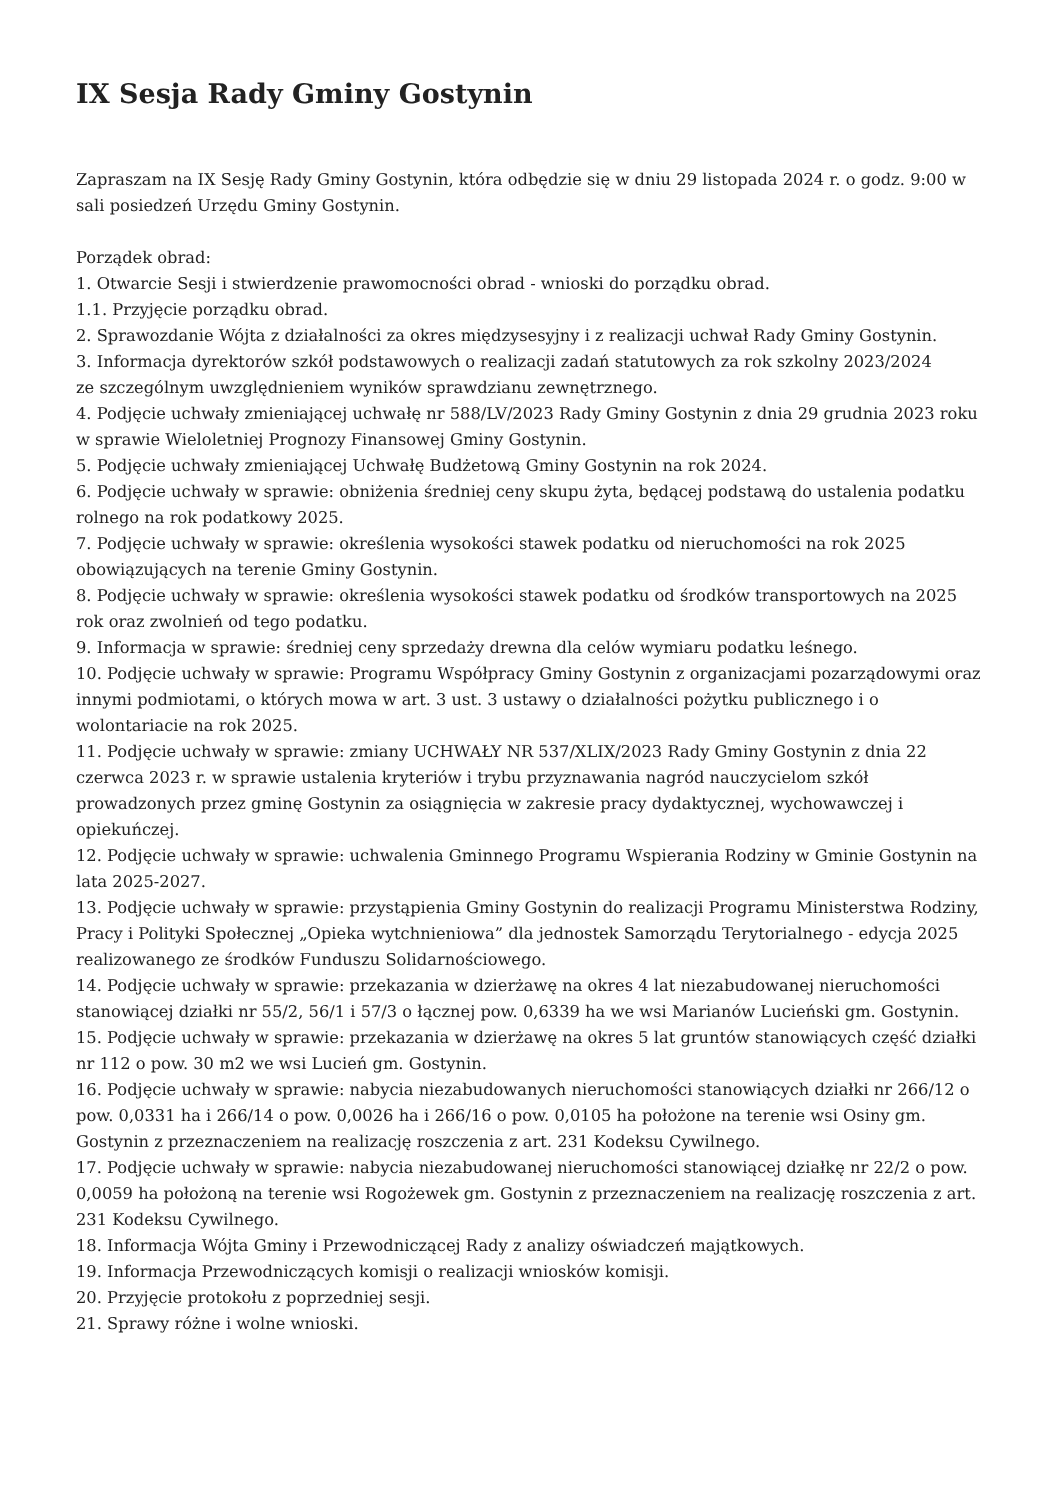IX Sesja Rady Gminy Gostynin
Zapraszam na IX Sesję Rady Gminy Gostynin, która odbędzie się w dniu 29 listopada 2024 r. o godz. 9:00 w sali posiedzeń Urzędu Gminy Gostynin.
Porządek obrad:
1. Otwarcie Sesji i stwierdzenie prawomocności obrad - wnioski do porządku obrad.
1.1. Przyjęcie porządku obrad.
2. Sprawozdanie Wójta z działalności za okres międzysesyjny i z realizacji uchwał Rady Gminy Gostynin.
3. Informacja dyrektorów szkół podstawowych o realizacji zadań statutowych za rok szkolny 2023/2024
ze szczególnym uwzględnieniem wyników sprawdzianu zewnętrznego.
4. Podjęcie uchwały zmieniającej uchwałę nr 588/LV/2023 Rady Gminy Gostynin z dnia 29 grudnia 2023 roku w sprawie Wieloletniej Prognozy Finansowej Gminy Gostynin.
5. Podjęcie uchwały zmieniającej Uchwałę Budżetową Gminy Gostynin na rok 2024.
6. Podjęcie uchwały w sprawie: obniżenia średniej ceny skupu żyta, będącej podstawą do ustalenia podatku rolnego na rok podatkowy 2025.
7. Podjęcie uchwały w sprawie: określenia wysokości stawek podatku od nieruchomości na rok 2025 obowiązujących na terenie Gminy Gostynin.
8. Podjęcie uchwały w sprawie: określenia wysokości stawek podatku od środków transportowych na 2025 rok oraz zwolnień od tego podatku.
9. Informacja w sprawie: średniej ceny sprzedaży drewna dla celów wymiaru podatku leśnego.
10. Podjęcie uchwały w sprawie: Programu Współpracy Gminy Gostynin z organizacjami pozarządowymi oraz innymi podmiotami, o których mowa w art. 3 ust. 3 ustawy o działalności pożytku publicznego i o wolontariacie na rok 2025.
11. Podjęcie uchwały w sprawie: zmiany UCHWAŁY NR 537/XLIX/2023 Rady Gminy Gostynin z dnia 22 czerwca 2023 r. w sprawie ustalenia kryteriów i trybu przyznawania nagród nauczycielom szkół prowadzonych przez gminę Gostynin za osiągnięcia w zakresie pracy dydaktycznej, wychowawczej i opiekuńczej.
12. Podjęcie uchwały w sprawie: uchwalenia Gminnego Programu Wspierania Rodziny w Gminie Gostynin na lata 2025-2027.
13. Podjęcie uchwały w sprawie: przystąpienia Gminy Gostynin do realizacji Programu Ministerstwa Rodziny, Pracy i Polityki Społecznej „Opieka wytchnieniowa” dla jednostek Samorządu Terytorialnego - edycja 2025 realizowanego ze środków Funduszu Solidarnościowego.
14. Podjęcie uchwały w sprawie: przekazania w dzierżawę na okres 4 lat niezabudowanej nieruchomości stanowiącej działki nr 55/2, 56/1 i 57/3 o łącznej pow. 0,6339 ha we wsi Marianów Lucieński gm. Gostynin.
15. Podjęcie uchwały w sprawie: przekazania w dzierżawę na okres 5 lat gruntów stanowiących część działki nr 112 o pow. 30 m2 we wsi Lucień gm. Gostynin.
16. Podjęcie uchwały w sprawie: nabycia niezabudowanych nieruchomości stanowiących działki nr 266/12 o pow. 0,0331 ha i 266/14 o pow. 0,0026 ha i 266/16 o pow. 0,0105 ha położone na terenie wsi Osiny gm. Gostynin z przeznaczeniem na realizację roszczenia z art. 231 Kodeksu Cywilnego.
17. Podjęcie uchwały w sprawie: nabycia niezabudowanej nieruchomości stanowiącej działkę nr 22/2 o pow. 0,0059 ha położoną na terenie wsi Rogożewek gm. Gostynin z przeznaczeniem na realizację roszczenia z art. 231 Kodeksu Cywilnego.
18. Informacja Wójta Gminy i Przewodniczącej Rady z analizy oświadczeń majątkowych.
19. Informacja Przewodniczących komisji o realizacji wniosków komisji.
20. Przyjęcie protokołu z poprzedniej sesji.
21. Sprawy różne i wolne wnioski.